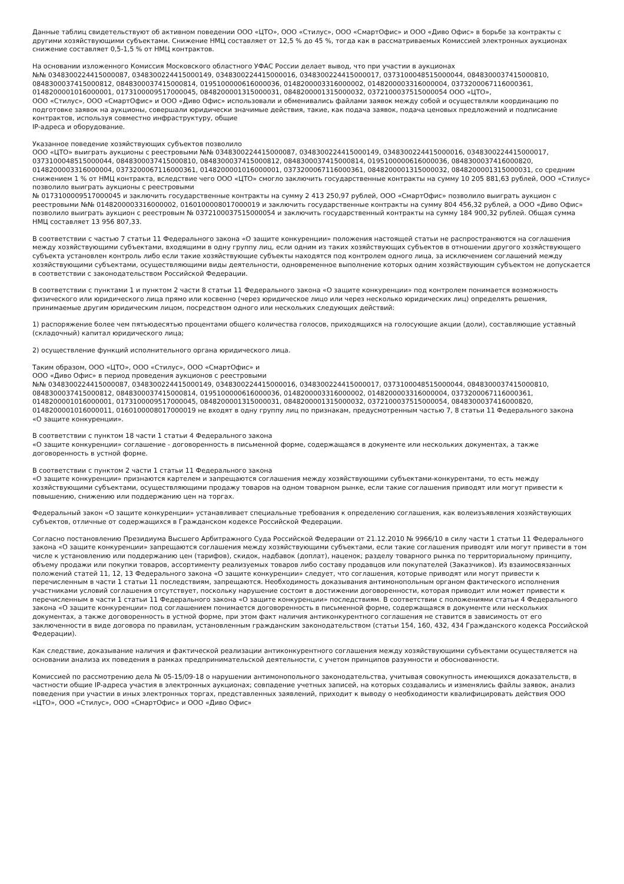Данные таблиц свидетельствуют об активном поведении ООО «ЦТО», ООО «Стилус», ООО «СмартОфис» и ООО «Диво Офис» в борьбе за контракты с другими хозяйствующими субъектами. Снижение НМЦ составляет от 12,5 % до 45 %, тогда как в рассматриваемых Комиссией электронных аукционах снижение составляет 0,5-1,5 % от НМЦ контрактов.
На основании изложенного Комиссия Московского областного УФАС России делает вывод, что при участии в аукционах
№№ 0348300224415000087, 0348300224415000149, 0348300224415000016, 0348300224415000017, 0373100048515000044, 0848300037415000810, 0848300037415000812, 0848300037415000814, 0195100000616000036, 0148200003316000002, 0148200003316000004, 0373200067116000361, 0148200001016000001, 0173100009517000045, 0848200001315000031, 0848200001315000032, 0372100037515000054 ООО «ЦТО»,
ООО «Стилус», ООО «СмартОфис» и ООО «Диво Офис» использовали и обменивались файлами заявок между собой и осуществляли координацию по подготовке заявок на аукционы, совершали юридически значимые действия, такие, как подача заявок, подача ценовых предложений и подписание контрактов, используя совместно инфраструктуру, общие
IP-адреса и оборудование.
Указанное поведение хозяйствующих субъектов позволило
ООО «ЦТО» выиграть аукционы с реестровыми №№ 0348300224415000087, 0348300224415000149, 0348300224415000016, 0348300224415000017, 0373100048515000044, 0848300037415000810, 0848300037415000812, 0848300037415000814, 0195100000616000036, 0848300037416000820, 0148200003316000004, 0373200067116000361, 0148200001016000001, 0373200067116000361, 0848200001315000032, 0848200001315000031, со средним снижением 1 % от НМЦ контракта, вследствие чего ООО «ЦТО» смогло заключить государственные контракты на сумму 10 205 881,63 рублей, ООО «Стилус» позволило выиграть аукционы с реестровыми
№ 0173100009517000045 и заключить государственные контракты на сумму 2 413 250,97 рублей, ООО «СмартОфис» позволило выиграть аукцион с реестровыми №№ 0148200003316000002, 0160100008017000019 и заключить государственные контракты на сумму 804 456,32 рублей, а ООО «Диво Офис» позволило выиграть аукцион с реестровым № 0372100037515000054 и заключить государственный контракты на сумму 184 900,32 рублей. Общая сумма НМЦ составляет 13 956 807,33.
В соответствии с частью 7 статьи 11 Федерального закона «О защите конкуренции» положения настоящей статьи не распространяются на соглашения между хозяйствующими субъектами, входящими в одну группу лиц, если одним из таких хозяйствующих субъектов в отношении другого хозяйствующего субъекта установлен контроль либо если такие хозяйствующие субъекты находятся под контролем одного лица, за исключением соглашений между хозяйствующими субъектами, осуществляющими виды деятельности, одновременное выполнение которых одним хозяйствующим субъектом не допускается в соответствии с законодательством Российской Федерации.
В соответствии с пунктами 1 и пунктом 2 части 8 статьи 11 Федерального закона «О защите конкуренции» под контролем понимается возможность физического или юридического лица прямо или косвенно (через юридическое лицо или через несколько юридических лиц) определять решения, принимаемые другим юридическим лицом, посредством одного или нескольких следующих действий:
1) распоряжение более чем пятьюдесятью процентами общего количества голосов, приходящихся на голосующие акции (доли), составляющие уставный (складочный) капитал юридического лица;
2) осуществление функций исполнительного органа юридического лица.
Таким образом, ООО «ЦТО», ООО «Стилус», ООО «СмартОфис» и
ООО «Диво Офис» в период проведения аукционов с реестровыми
№№ 0348300224415000087, 0348300224415000149, 0348300224415000016, 0348300224415000017, 0373100048515000044, 0848300037415000810, 0848300037415000812, 0848300037415000814, 0195100000616000036, 0148200003316000002, 0148200003316000004, 0373200067116000361, 0148200001016000001, 0173100009517000045, 0848200001315000031, 0848200001315000032, 0372100037515000054, 0848300037416000820, 0148200001016000011, 0160100008017000019 не входят в одну группу лиц по признакам, предусмотренным частью 7, 8 статьи 11 Федерального закона
«О защите конкуренции».
В соответствии с пунктом 18 части 1 статьи 4 Федерального закона
«О защите конкуренции» соглашение - договоренность в письменной форме, содержащаяся в документе или нескольких документах, а также договоренность в устной форме.
В соответствии с пунктом 2 части 1 статьи 11 Федерального закона
«О защите конкуренции» признаются картелем и запрещаются соглашения между хозяйствующими субъектами-конкурентами, то есть между хозяйствующими субъектами, осуществляющими продажу товаров на одном товарном рынке, если такие соглашения приводят или могут привести к повышению, снижению или поддержанию цен на торгах.
Федеральный закон «О защите конкуренции» устанавливает специальные требования к определению соглашения, как волеизъявления хозяйствующих субъектов, отличные от содержащихся в Гражданском кодексе Российской Федерации.
Согласно постановлению Президиума Высшего Арбитражного Суда Российской Федерации от 21.12.2010 № 9966/10 в силу части 1 статьи 11 Федерального закона «О защите конкуренции» запрещаются соглашения между хозяйствующими субъектами, если такие соглашения приводят или могут привести в том числе к установлению или поддержанию цен (тарифов), скидок, надбавок (доплат), наценок; разделу товарного рынка по территориальному принципу, объему продажи или покупки товаров, ассортименту реализуемых товаров либо составу продавцов или покупателей (Заказчиков). Из взаимосвязанных положений статей 11, 12, 13 Федерального закона «О защите конкуренции» следует, что соглашения, которые приводят или могут привести к перечисленным в части 1 статьи 11 последствиям, запрещаются. Необходимость доказывания антимонопольным органом фактического исполнения участниками условий соглашения отсутствует, поскольку нарушение состоит в достижении договоренности, которая приводит или может привести к перечисленным в части 1 статьи 11 Федерального закона «О защите конкуренции» последствиям. В соответствии с положениями статьи 4 Федерального закона «О защите конкуренции» под соглашением понимается договоренность в письменной форме, содержащаяся в документе или нескольких документах, а также договоренность в устной форме, при этом факт наличия антиконкурентного соглашения не ставится в зависимость от его заключенности в виде договора по правилам, установленным гражданским законодательством (статьи 154, 160, 432, 434 Гражданского кодекса Российской Федерации).
Как следствие, доказывание наличия и фактической реализации антиконкурентного соглашения между хозяйствующими субъектами осуществляется на основании анализа их поведения в рамках предпринимательской деятельности, с учетом принципов разумности и обоснованности.
Комиссией по рассмотрению дела № 05-15/09-18 о нарушении антимонопольного законодательства, учитывая совокупность имеющихся доказательств, в частности общие IP-адреса участия в электронных аукционах; совпадение учетных записей, на которых создавались и изменялись файлы заявок, анализ поведения при участии в иных электронных торгах, представленных заявлений, приходит к выводу о необходимости квалифицировать действия ООО «ЦТО», ООО «Стилус», ООО «СмартОфис» и ООО «Диво Офис»